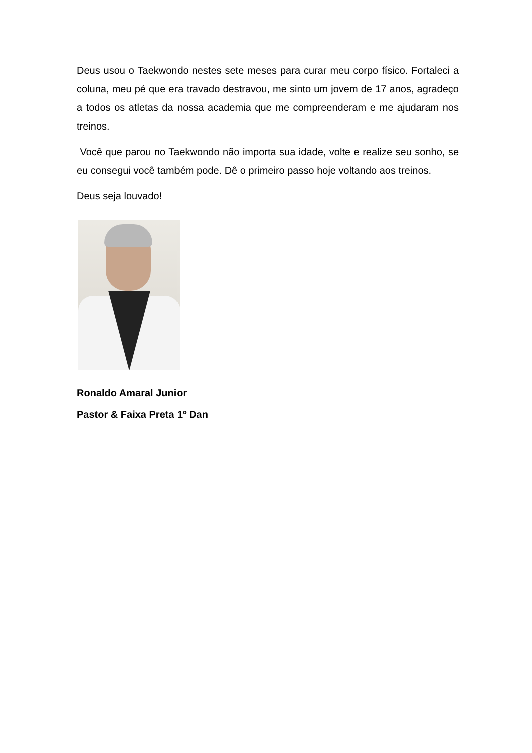Deus usou o Taekwondo nestes sete meses para curar meu corpo físico. Fortaleci a coluna, meu pé que era travado destravou, me sinto um jovem de 17 anos, agradeço a todos os atletas da nossa academia que me compreenderam e me ajudaram nos treinos.
Você que parou no Taekwondo não importa sua idade, volte e realize seu sonho, se eu consegui você também pode. Dê o primeiro passo hoje voltando aos treinos.
Deus seja louvado!
Ronaldo Amaral Junior
Pastor & Faixa Preta 1º Dan